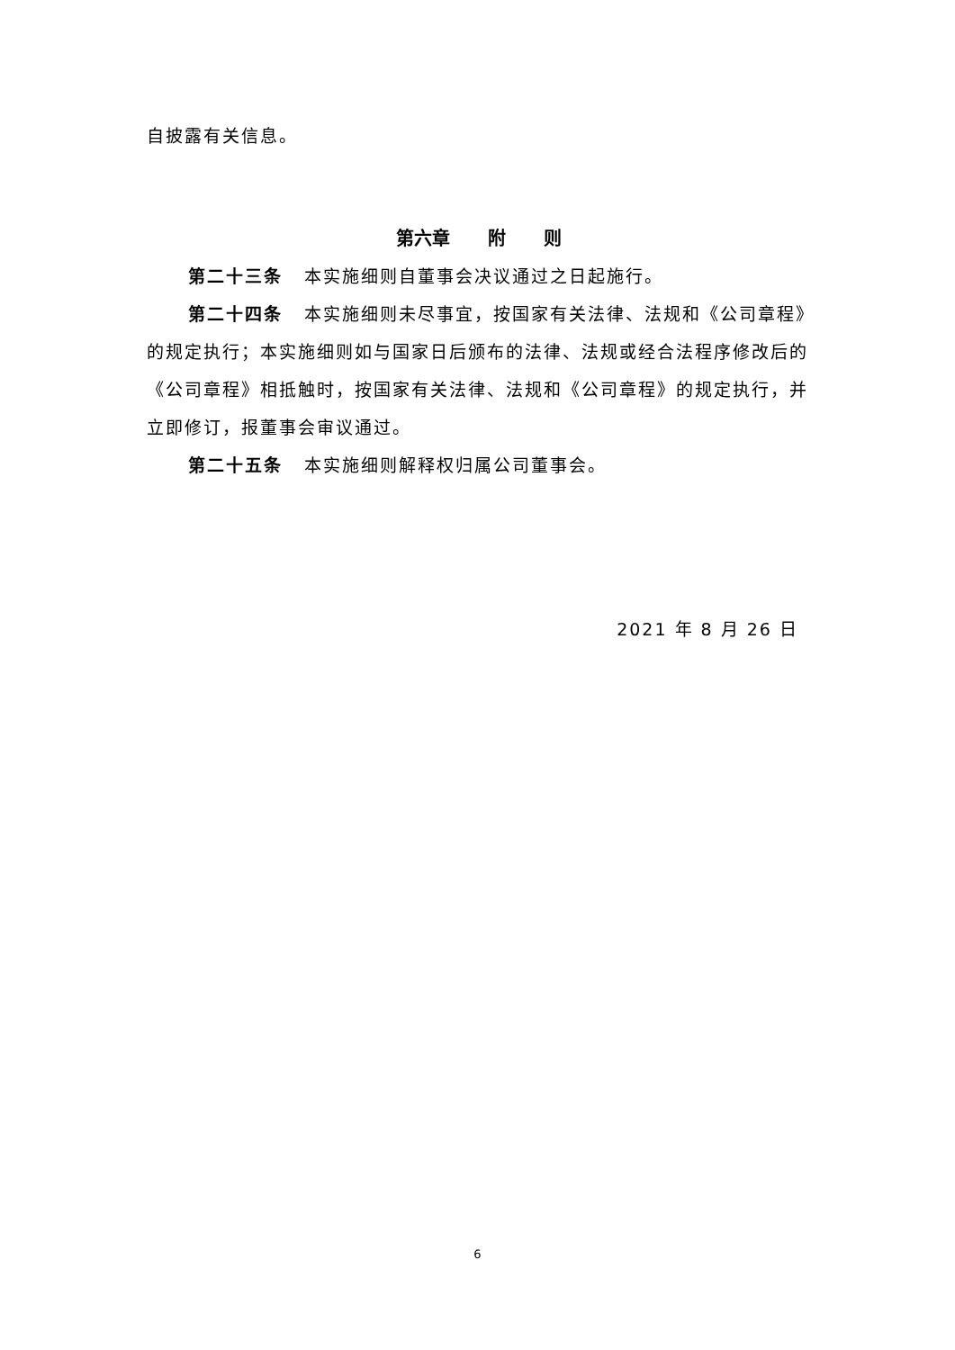自披露有关信息。
第六章 附 则
第二十三条 本实施细则自董事会决议通过之日起施行。
第二十四条 本实施细则未尽事宜，按国家有关法律、法规和《公司章程》的规定执行；本实施细则如与国家日后颁布的法律、法规或经合法程序修改后的《公司章程》相抵触时，按国家有关法律、法规和《公司章程》的规定执行，并立即修订，报董事会审议通过。
第二十五条 本实施细则解释权归属公司董事会。
2021 年 8 月 26 日
6